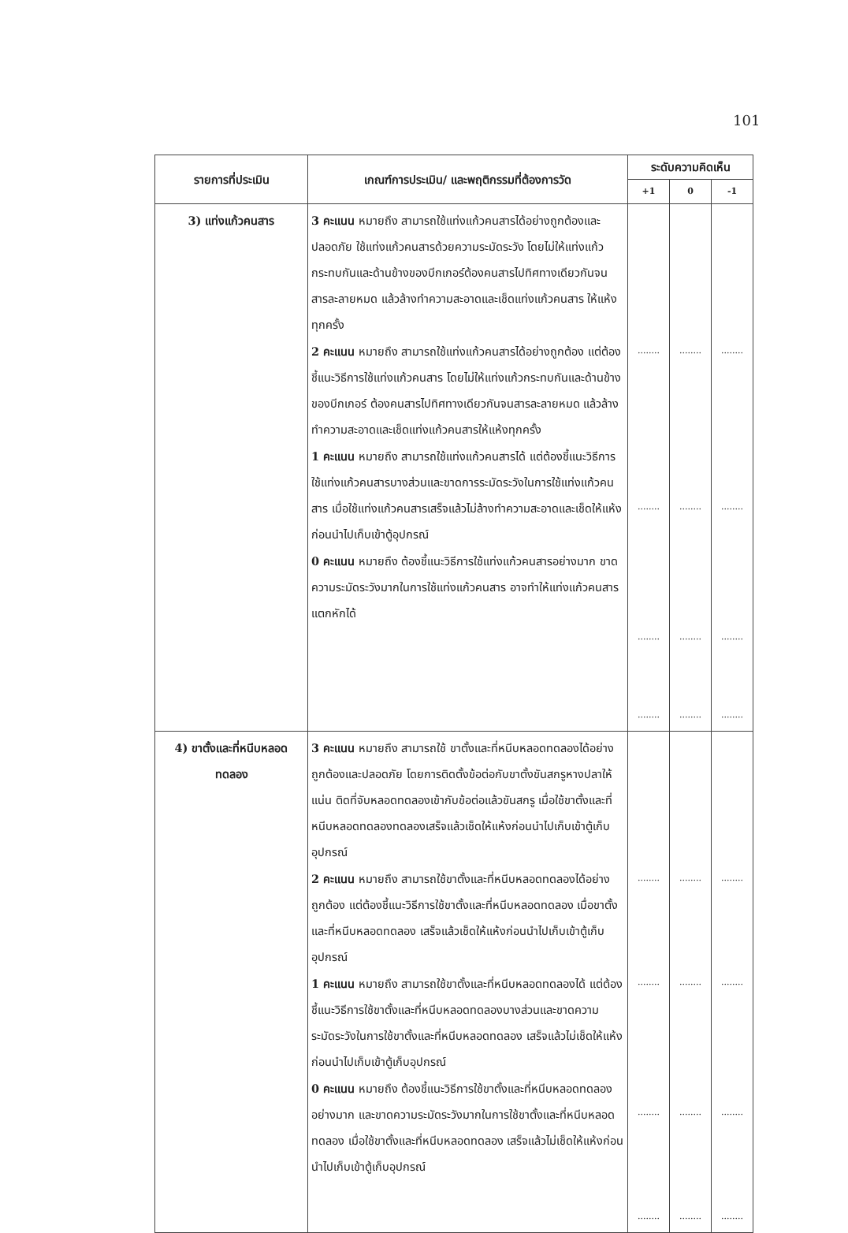101
| รายการที่ประเมิน | เกณฑ์การประเมิน/ และพฤติกรรมที่ต้องการวัด | ระดับความคิดเห็น | | |
| --- | --- | --- | --- | --- |
| | | +1 | 0 | -1 |
| 3) แท่งแก้วคนสาร | 3 คะแนน หมายถึง สามารถใช้แท่งแก้วคนสารได้อย่างถูกต้องและปลอดภัย ใช้แท่งแก้วคนสารด้วยความระมัดระวัง โดยไม่ให้แท่งแก้วกระทบกันและด้านข้างของบีกเกอร์ต้องคนสารไปทิศทางเดียวกันจนสารละลายหมด แล้วล้างทำความสะอาดและเช็ดแท่งแก้วคนสาร ให้แห้งทุกครั้ง 2 คะแนน หมายถึง สามารถใช้แท่งแก้วคนสารได้อย่างถูกต้อง แต่ต้องชี้แนะวิธีการใช้แท่งแก้วคนสาร โดยไม่ให้แท่งแก้วกระทบกันและด้านข้างของบีกเกอร์ ต้องคนสารไปทิศทางเดียวกันจนสารละลายหมด แล้วล้างทำความสะอาดและเช็ดแท่งแก้วคนสารให้แห้งทุกครั้ง 1 คะแนน หมายถึง สามารถใช้แท่งแก้วคนสารได้ แต่ต้องชี้แนะวิธีการใช้แท่งแก้วคนสารบางส่วนและขาดการระมัดระวังในการใช้แท่งแก้วคนสาร เมื่อใช้แท่งแก้วคนสารเสร็จแล้วไม่ล้างทำความสะอาดและเช็ดให้แห้งก่อนนำไปเก็บเข้าตู้อุปกรณ์ 0 คะแนน หมายถึง ต้องชี้แนะวิธีการใช้แท่งแก้วคนสารอย่างมาก ขาดความระมัดระวังมากในการใช้แท่งแก้วคนสาร อาจทำให้แท่งแก้วคนสารแตกหักได้ | ........ ........ ........ ........ | ........ ........ ........ ........ | ........ ........ ........ ........ |
| 4) ขาตั้งและที่หนีบหลอดทดลอง | 3 คะแนน หมายถึง สามารถใช้ ขาตั้งและที่หนีบหลอดทดลองได้อย่างถูกต้องและปลอดภัย โดยการติดตั้งข้อต่อกับขาตั้งขันสกรูหางปลาให้แน่น ติดที่จับหลอดทดลองเข้ากับข้อต่อแล้วขันสกรู เมื่อใช้ขาตั้งและที่หนีบหลอดทดลองทดลองเสร็จแล้วเช็ดให้แห้งก่อนนำไปเก็บเข้าตู้เก็บอุปกรณ์ 2 คะแนน หมายถึง สามารถใช้ขาตั้งและที่หนีบหลอดทดลองได้อย่างถูกต้อง แต่ต้องชี้แนะวิธีการใช้ขาตั้งและที่หนีบหลอดทดลอง เมื่อขาตั้งและที่หนีบหลอดทดลอง เสร็จแล้วเช็ดให้แห้งก่อนนำไปเก็บเข้าตู้เก็บอุปกรณ์ 1 คะแนน หมายถึง สามารถใช้ขาตั้งและที่หนีบหลอดทดลองได้ แต่ต้องชี้แนะวิธีการใช้ขาตั้งและที่หนีบหลอดทดลองบางส่วนและขาดความระมัดระวังในการใช้ขาตั้งและที่หนีบหลอดทดลอง เสร็จแล้วไม่เช็ดให้แห้งก่อนนำไปเก็บเข้าตู้เก็บอุปกรณ์ 0 คะแนน หมายถึง ต้องชี้แนะวิธีการใช้ขาตั้งและที่หนีบหลอดทดลองอย่างมาก และขาดความระมัดระวังมากในการใช้ขาตั้งและที่หนีบหลอดทดลอง เมื่อใช้ขาตั้งและที่หนีบหลอดทดลอง เสร็จแล้วไม่เช็ดให้แห้งก่อนนำไปเก็บเข้าตู้เก็บอุปกรณ์ | ........ ........ ........ ........ | ........ ........ ........ ........ | ........ ........ ........ ........ |